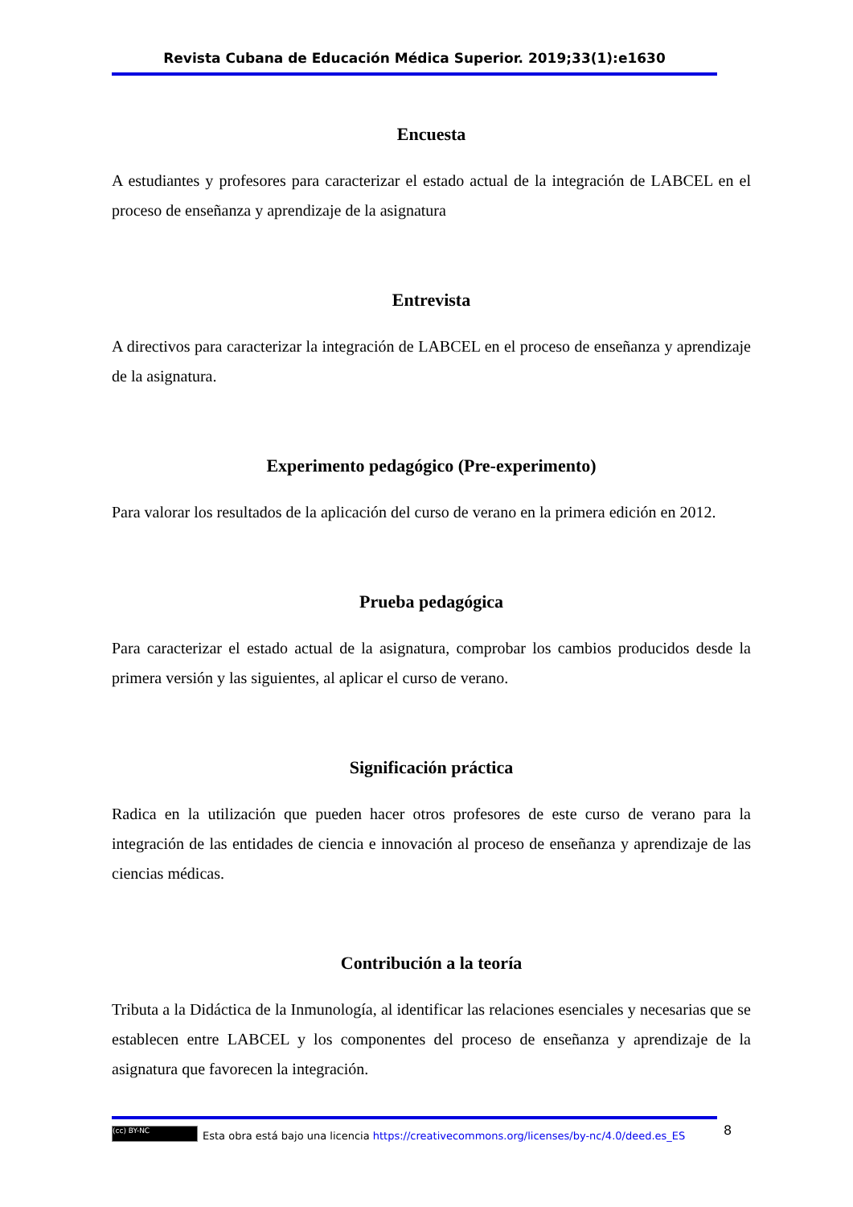Revista Cubana de Educación Médica Superior. 2019;33(1):e1630
Encuesta
A estudiantes y profesores para caracterizar el estado actual de la integración de LABCEL en el proceso de enseñanza y aprendizaje de la asignatura
Entrevista
A directivos para caracterizar la integración de LABCEL en el proceso de enseñanza y aprendizaje de la asignatura.
Experimento pedagógico (Pre-experimento)
Para valorar los resultados de la aplicación del curso de verano en la primera edición en 2012.
Prueba pedagógica
Para caracterizar el estado actual de la asignatura, comprobar los cambios producidos desde la primera versión y las siguientes, al aplicar el curso de verano.
Significación práctica
Radica en la utilización que pueden hacer otros profesores de este curso de verano para la integración de las entidades de ciencia e innovación al proceso de enseñanza y aprendizaje de las ciencias médicas.
Contribución a la teoría
Tributa a la Didáctica de la Inmunología, al identificar las relaciones esenciales y necesarias que se establecen entre LABCEL y los componentes del proceso de enseñanza y aprendizaje de la asignatura que favorecen la integración.
(cc) BY-NC Esta obra está bajo una licencia https://creativecommons.org/licenses/by-nc/4.0/deed.es_ES
8